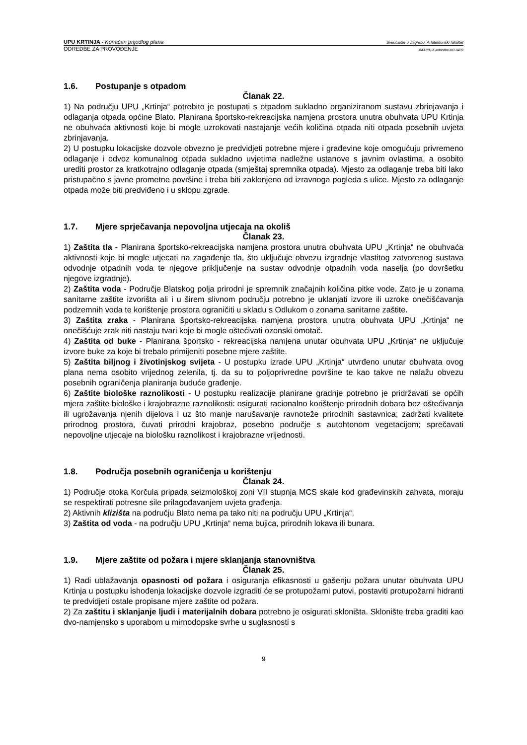UPU KRTINJA - Konačan prijedlog plana
Sveučilište u Zagrebu, Arhitektonski fakultet
ODREDBE ZA PROVOĐENJE
04-UPU-K-odredbe-KP-0409
1.6. Postupanje s otpadom
Članak 22.
1) Na području UPU „Krtinja“ potrebito je postupati s otpadom sukladno organiziranom sustavu zbrinjavanja i odlaganja otpada općine Blato. Planirana športsko-rekreacijska namjena prostora unutra obuhvata UPU Krtinja ne obuhvaća aktivnosti koje bi mogle uzrokovati nastajanje većih količina otpada niti otpada posebnih uvjeta zbrinjavanja.
2) U postupku lokacijske dozvole obvezno je predvidjeti potrebne mjere i građevine koje omogućuju privremeno odlaganje i odvoz komunalnog otpada sukladno uvjetima nadležne ustanove s javnim ovlastima, a osobito urediti prostor za kratkotrajno odlaganje otpada (smještaj spremnika otpada). Mjesto za odlaganje treba biti lako pristupačno s javne prometne površine i treba biti zaklonjeno od izravnoga pogleda s ulice. Mjesto za odlaganje otpada može biti predviđeno i u sklopu zgrade.
1.7. Mjere sprječavanja nepovoljna utjecaja na okoliš
Članak 23.
1) Zaštita tla - Planirana športsko-rekreacijska namjena prostora unutra obuhvata UPU „Krtinja“ ne obuhvaća aktivnosti koje bi mogle utjecati na zagađenje tla, što uključuje obvezu izgradnje vlastitog zatvorenog sustava odvodnje otpadnih voda te njegove priključenje na sustav odvodnje otpadnih voda naselja (po dovršetku njegove izgradnje).
2) Zaštita voda - Područje Blatskog polja prirodni je spremnik značajnih količina pitke vode. Zato je u zonama sanitarne zaštite izvorišta ali i u širem slivnom području potrebno je uklanjati izvore ili uzroke onečišćavanja podzemnih voda te korištenje prostora ograničiti u skladu s Odlukom o zonama sanitarne zaštite.
3) Zaštita zraka - Planirana športsko-rekreacijska namjena prostora unutra obuhvata UPU „Krtinja“ ne onečišćuje zrak niti nastaju tvari koje bi mogle oštećivati ozonski omotač.
4) Zaštita od buke - Planirana športsko - rekreacijska namjena unutar obuhvata UPU „Krtinja“ ne uključuje izvore buke za koje bi trebalo primijeniti posebne mjere zaštite.
5) Zaštita biljnog i životinjskog svijeta - U postupku izrade UPU „Krtinja“ utvrđeno unutar obuhvata ovog plana nema osobito vrijednog zelenila, tj. da su to poljoprivredne površine te kao takve ne nalažu obvezu posebnih ograničenja planiranja buduće građenje.
6) Zaštite biološke raznolikosti - U postupku realizacije planirane gradnje potrebno je pridržavati se općih mjera zaštite biološke i krajobrazne raznolikosti: osigurati racionalno korištenje prirodnih dobara bez oštećivanja ili ugrožavanja njenih dijelova i uz što manje narušavanje ravnoteže prirodnih sastavnica; zadržati kvalitete prirodnog prostora, čuvati prirodni krajobraz, posebno područje s autohtonom vegetacijom; sprečavati nepovoljne utjecaje na biološku raznolikost i krajobrazne vrijednosti.
1.8. Područja posebnih ograničenja u korištenju
Članak 24.
1) Područje otoka Korčula pripada seizmološkoj zoni VII stupnja MCS skale kod građevinskih zahvata, moraju se respektirati potresne sile prilagođavanjem uvjeta građenja.
2) Aktivnih klizišta na području Blato nema pa tako niti na području UPU „Krtinja“.
3) Zaštita od voda - na području UPU „Krtinja“ nema bujica, prirodnih lokava ili bunara.
1.9. Mjere zaštite od požara i mjere sklanjanja stanovništva
Članak 25.
1) Radi ublažavanja opasnosti od požara i osiguranja efikasnosti u gašenju požara unutar obuhvata UPU Krtinja u postupku ishođenja lokacijske dozvole izgraditi će se protupožarni putovi, postaviti protupožarni hidranti te predvidjeti ostale propisane mjere zaštite od požara.
2) Za zaštitu i sklanjanje ljudi i materijalnih dobara potrebno je osigurati skloništa. Sklonište treba graditi kao dvo-namjensko s uporabom u mirnodopske svrhe u suglasnosti s
9